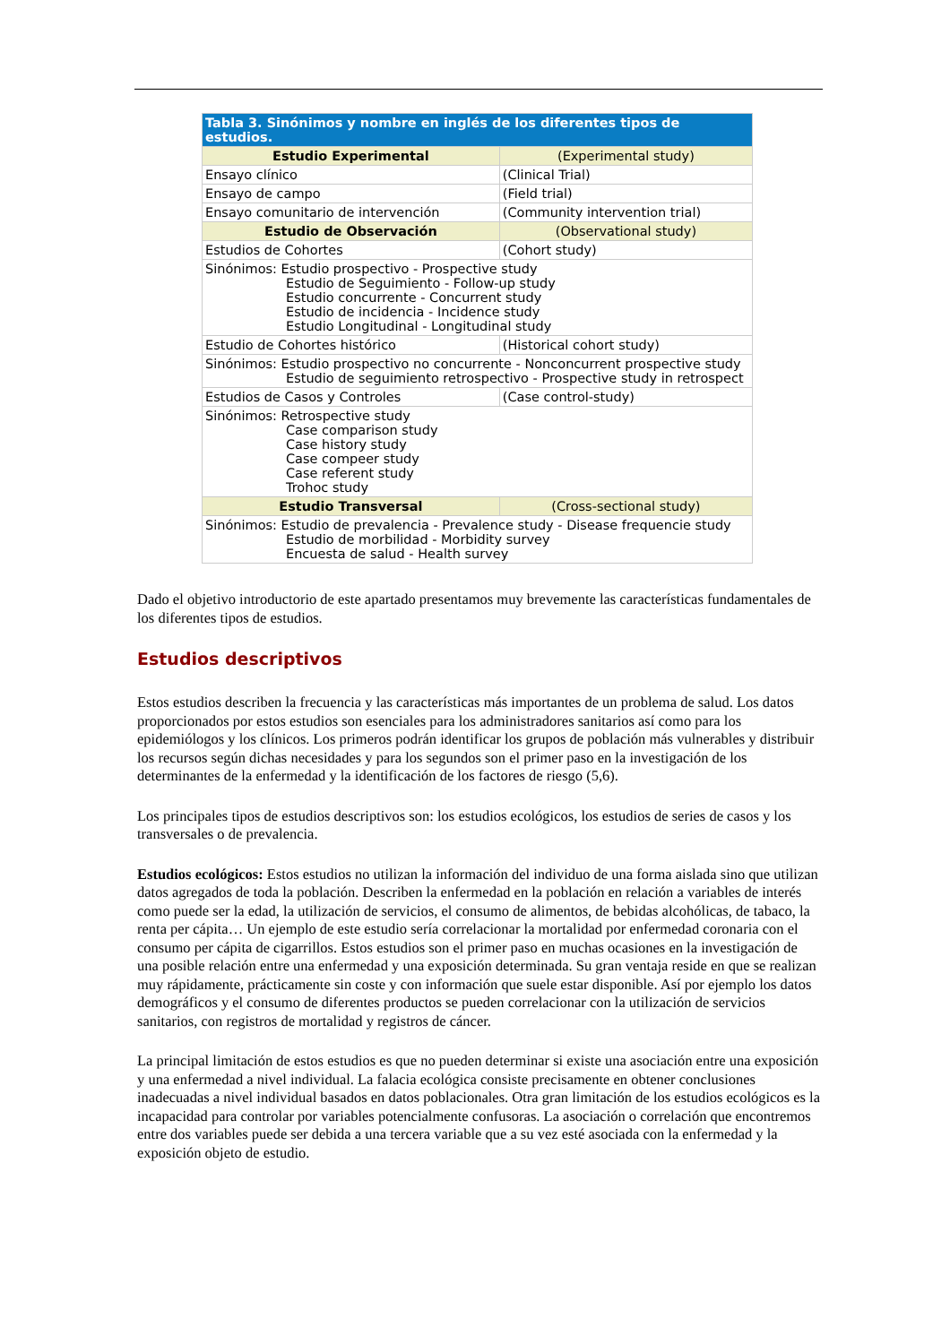| Tabla 3. Sinónimos y nombre en inglés de los diferentes tipos de estudios. | |
| --- | --- |
| Estudio Experimental | (Experimental study) |
| Ensayo clínico | (Clinical Trial) |
| Ensayo de campo | (Field trial) |
| Ensayo comunitario de intervención | (Community intervention trial) |
| Estudio de Observación | (Observational study) |
| Estudios de Cohortes | (Cohort study) |
| Sinónimos: Estudio prospectivo - Prospective study Estudio de Seguimiento - Follow-up study Estudio concurrente - Concurrent study Estudio de incidencia - Incidence study Estudio Longitudinal - Longitudinal study | |
| Estudio de Cohortes histórico | (Historical cohort study) |
| Sinónimos: Estudio prospectivo no concurrente - Nonconcurrent prospective study Estudio de seguimiento retrospectivo - Prospective study in retrospect | |
| Estudios de Casos y Controles | (Case control-study) |
| Sinónimos: Retrospective study Case comparison study Case history study Case compeer study Case referent study Trohoc study | |
| Estudio Transversal | (Cross-sectional study) |
| Sinónimos: Estudio de prevalencia - Prevalence study - Disease frequencie study Estudio de morbilidad - Morbidity survey Encuesta de salud - Health survey | |
Dado el objetivo introductorio de este apartado presentamos muy brevemente las características fundamentales de los diferentes tipos de estudios.
Estudios descriptivos
Estos estudios describen la frecuencia y las características más importantes de un problema de salud. Los datos proporcionados por estos estudios son esenciales para los administradores sanitarios así como para los epidemiólogos y los clínicos. Los primeros podrán identificar los grupos de población más vulnerables y distribuir los recursos según dichas necesidades y para los segundos son el primer paso en la investigación de los determinantes de la enfermedad y la identificación de los factores de riesgo (5,6).
Los principales tipos de estudios descriptivos son: los estudios ecológicos, los estudios de series de casos y los transversales o de prevalencia.
Estudios ecológicos: Estos estudios no utilizan la información del individuo de una forma aislada sino que utilizan datos agregados de toda la población. Describen la enfermedad en la población en relación a variables de interés como puede ser la edad, la utilización de servicios, el consumo de alimentos, de bebidas alcohólicas, de tabaco, la renta per cápita… Un ejemplo de este estudio sería correlacionar la mortalidad por enfermedad coronaria con el consumo per cápita de cigarrillos. Estos estudios son el primer paso en muchas ocasiones en la investigación de una posible relación entre una enfermedad y una exposición determinada. Su gran ventaja reside en que se realizan muy rápidamente, prácticamente sin coste y con información que suele estar disponible. Así por ejemplo los datos demográficos y el consumo de diferentes productos se pueden correlacionar con la utilización de servicios sanitarios, con registros de mortalidad y registros de cáncer.
La principal limitación de estos estudios es que no pueden determinar si existe una asociación entre una exposición y una enfermedad a nivel individual. La falacia ecológica consiste precisamente en obtener conclusiones inadecuadas a nivel individual basados en datos poblacionales. Otra gran limitación de los estudios ecológicos es la incapacidad para controlar por variables potencialmente confusoras. La asociación o correlación que encontremos entre dos variables puede ser debida a una tercera variable que a su vez esté asociada con la enfermedad y la exposición objeto de estudio.